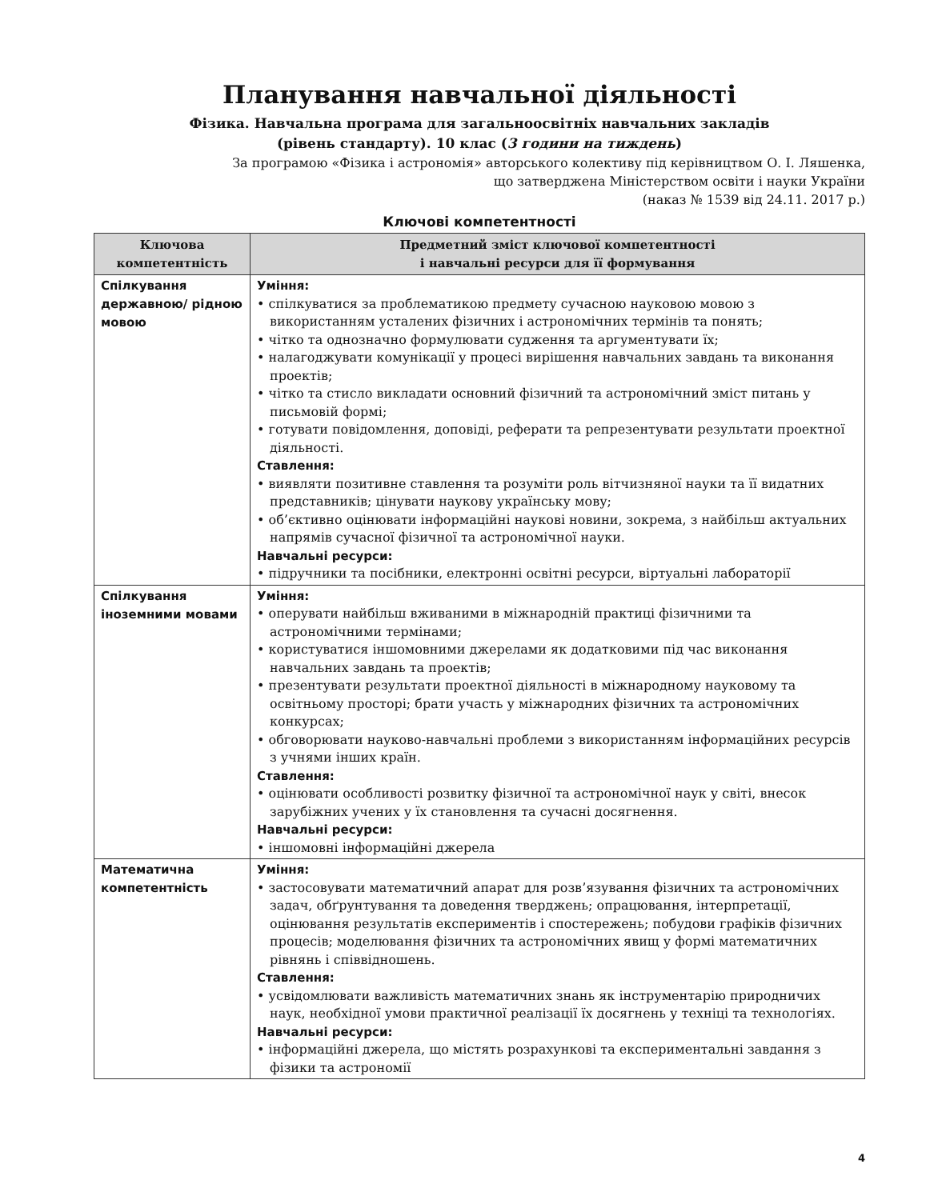Планування навчальної діяльності
Фізика. Навчальна програма для загальноосвітніх навчальних закладів
(рівень стандарту). 10 клас (3 години на тиждень)
За програмою «Фізика і астрономія» авторського колективу під керівництвом О. І. Ляшенка,
що затверджена Міністерством освіти і науки України
(наказ № 1539 від 24.11. 2017 р.)
Ключові компетентності
| Ключова компетентність | Предметний зміст ключової компетентності і навчальні ресурси для її формування |
| --- | --- |
| Спілкування державною/ рідною мовою | Уміння: • спілкуватися за проблематикою предмету сучасною науковою мовою з використанням усталених фізичних і астрономічних термінів та понять; • чітко та однозначно формулювати судження та аргументувати їх; • налагоджувати комунікації у процесі вирішення навчальних завдань та виконання проектів; • чітко та стисло викладати основний фізичний та астрономічний зміст питань у письмовій формі; • готувати повідомлення, доповіді, реферати та репрезентувати результати проектної діяльності. Ставлення: • виявляти позитивне ставлення та розуміти роль вітчизняної науки та її видатних представників; цінувати наукову українську мову; • об’єктивно оцінювати інформаційні наукові новини, зокрема, з найбільш актуальних напрямів сучасної фізичної та астрономічної науки. Навчальні ресурси: • підручники та посібники, електронні освітні ресурси, віртуальні лабораторії |
| Спілкування іноземними мовами | Уміння: • оперувати найбільш вживаними в міжнародній практиці фізичними та астрономічними термінами; • користуватися іншомовними джерелами як додатковими під час виконання навчальних завдань та проектів; • презентувати результати проектної діяльності в міжнародному науковому та освітньому просторі; брати участь у міжнародних фізичних та астрономічних конкурсах; • обговорювати науково-навчальні проблеми з використанням інформаційних ресурсів з учнями інших країн. Ставлення: • оцінювати особливості розвитку фізичної та астрономічної наук у світі, внесок зарубіжних учених у їх становлення та сучасні досягнення. Навчальні ресурси: • іншомовні інформаційні джерела |
| Математична компетентність | Уміння: • застосовувати математичний апарат для розв’язування фізичних та астрономічних задач, обґрунтування та доведення тверджень; опрацювання, інтерпретації, оцінювання результатів експериментів і спостережень; побудови графіків фізичних процесів; моделювання фізичних та астрономічних явищ у формі математичних рівнянь і співвідношень. Ставлення: • усвідомлювати важливість математичних знань як інструментарію природничих наук, необхідної умови практичної реалізації їх досягнень у техніці та технологіях. Навчальні ресурси: • інформаційні джерела, що містять розрахункові та експериментальні завдання з фізики та астрономії |
4